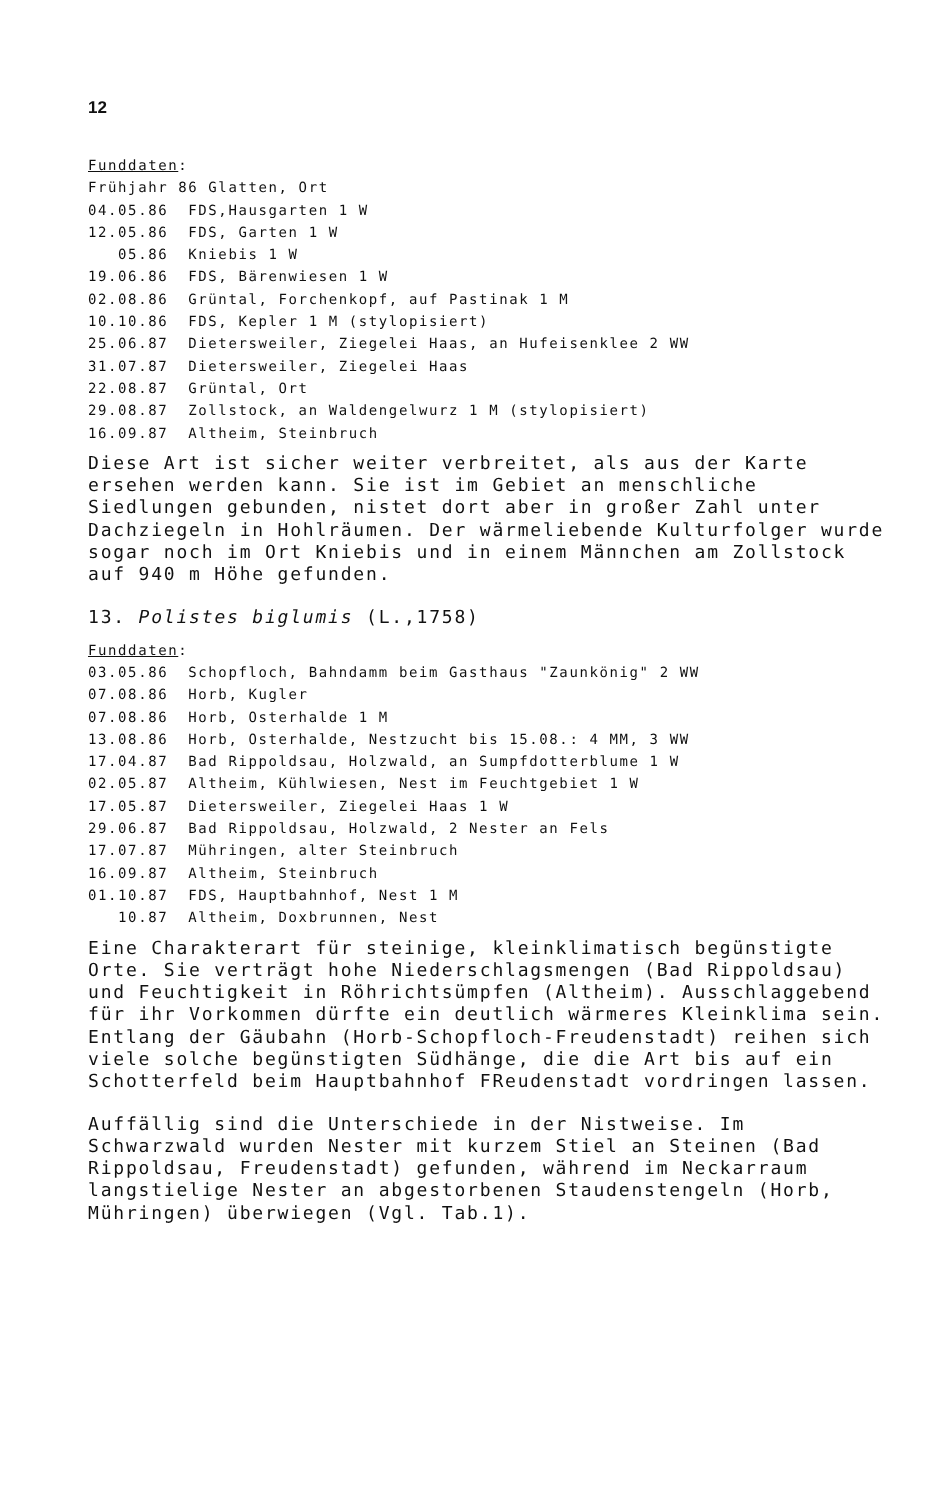12
Funddaten:
Frühjahr 86 Glatten, Ort
04.05.86 FDS,Hausgarten 1 W
12.05.86 FDS, Garten 1 W
05.86 Kniebis 1 W
19.06.86 FDS, Bärenwiesen 1 W
02.08.86 Grüntal, Forchenkopf, auf Pastinak 1 M
10.10.86 FDS, Kepler 1 M (stylopisiert)
25.06.87 Dietersweiler, Ziegelei Haas, an Hufeisenklee 2 WW
31.07.87 Dietersweiler, Ziegelei Haas
22.08.87 Grüntal, Ort
29.08.87 Zollstock, an Waldengelwurz 1 M (stylopisiert)
16.09.87 Altheim, Steinbruch
Diese Art ist sicher weiter verbreitet, als aus der Karte ersehen werden kann. Sie ist im Gebiet an menschliche Siedlungen gebunden, nistet dort aber in großer Zahl unter Dachziegeln in Hohlräumen. Der wärmeliebende Kulturfolger wurde sogar noch im Ort Kniebis und in einem Männchen am Zollstock auf 940 m Höhe gefunden.
13. Polistes biglumis (L.,1758)
Funddaten:
03.05.86 Schopfloch, Bahndamm beim Gasthaus "Zaunkönig" 2 WW
07.08.86 Horb, Kugler
07.08.86 Horb, Osterhalde 1 M
13.08.86 Horb, Osterhalde, Nestzucht bis 15.08.: 4 MM, 3 WW
17.04.87 Bad Rippoldsau, Holzwald, an Sumpfdotterblume 1 W
02.05.87 Altheim, Kühlwiesen, Nest im Feuchtgebiet 1 W
17.05.87 Dietersweiler, Ziegelei Haas 1 W
29.06.87 Bad Rippoldsau, Holzwald, 2 Nester an Fels
17.07.87 Mühringen, alter Steinbruch
16.09.87 Altheim, Steinbruch
01.10.87 FDS, Hauptbahnhof, Nest 1 M
10.87 Altheim, Doxbrunnen, Nest
Eine Charakterart für steinige, kleinklimatisch begünstigte Orte. Sie verträgt hohe Niederschlagsmengen (Bad Rippoldsau) und Feuchtigkeit in Röhrichtsümpfen (Altheim). Ausschlaggebend für ihr Vorkommen dürfte ein deutlich wärmeres Kleinklima sein. Entlang der Gäubahn (Horb-Schopfloch-Freudenstadt) reihen sich viele solche begünstigten Südhänge, die die Art bis auf ein Schotterfeld beim Hauptbahnhof FReudenstadt vordringen lassen.
Auffällig sind die Unterschiede in der Nistweise. Im Schwarzwald wurden Nester mit kurzem Stiel an Steinen (Bad Rippoldsau, Freudenstadt) gefunden, während im Neckarraum langstielige Nester an abgestorbenen Staudenstengeln (Horb, Mühringen) überwiegen (Vgl. Tab.1).